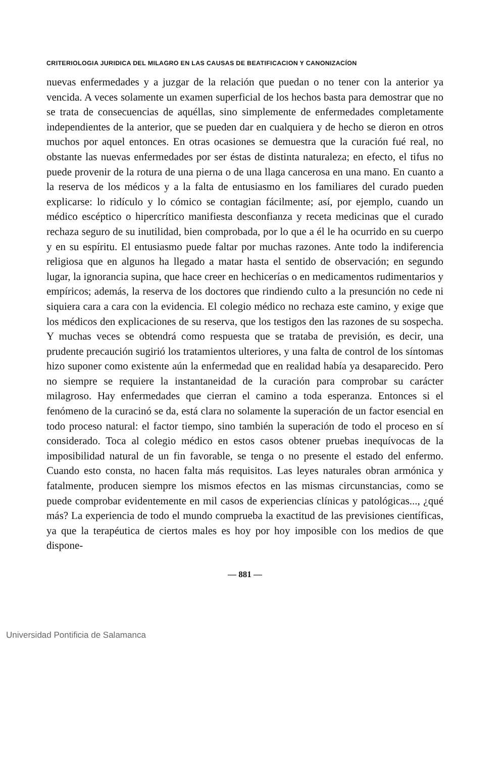CRITERIOLOGIA JURIDICA DEL MILAGRO EN LAS CAUSAS DE BEATIFICACION Y CANONIZACÍON
nuevas enfermedades y a juzgar de la relación que puedan o no tener con la anterior ya vencida. A veces solamente un examen superficial de los hechos basta para demostrar que no se trata de consecuencias de aquéllas, sino simplemente de enfermedades completamente independientes de la anterior, que se pueden dar en cualquiera y de hecho se dieron en otros muchos por aquel entonces. En otras ocasiones se demuestra que la curación fué real, no obstante las nuevas enfermedades por ser éstas de distinta naturaleza; en efecto, el tifus no puede provenir de la rotura de una pierna o de una llaga cancerosa en una mano. En cuanto a la reserva de los médicos y a la falta de entusiasmo en los familiares del curado pueden explicarse: lo ridículo y lo cómico se contagian fácilmente; así, por ejemplo, cuando un médico escéptico o hipercrítico manifiesta desconfianza y receta medicinas que el curado rechaza seguro de su inutilidad, bien comprobada, por lo que a él le ha ocurrido en su cuerpo y en su espíritu. El entusiasmo puede faltar por muchas razones. Ante todo la indiferencia religiosa que en algunos ha llegado a matar hasta el sentido de observación; en segundo lugar, la ignorancia supina, que hace creer en hechicerías o en medicamentos rudimentarios y empíricos; además, la reserva de los doctores que rindiendo culto a la presunción no cede ni siquiera cara a cara con la evidencia. El colegio médico no rechaza este camino, y exige que los médicos den explicaciones de su reserva, que los testigos den las razones de su sospecha. Y muchas veces se obtendrá como respuesta que se trataba de previsión, es decir, una prudente precaución sugirió los tratamientos ulteriores, y una falta de control de los síntomas hizo suponer como existente aún la enfermedad que en realidad había ya desaparecido. Pero no siempre se requiere la instantaneidad de la curación para comprobar su carácter milagroso. Hay enfermedades que cierran el camino a toda esperanza. Entonces si el fenómeno de la curacinó se da, está clara no solamente la superación de un factor esencial en todo proceso natural: el factor tiempo, sino también la superación de todo el proceso en sí considerado. Toca al colegio médico en estos casos obtener pruebas inequívocas de la imposibilidad natural de un fin favorable, se tenga o no presente el estado del enfermo. Cuando esto consta, no hacen falta más requisitos. Las leyes naturales obran armónica y fatalmente, producen siempre los mismos efectos en las mismas circunstancias, como se puede comprobar evidentemente en mil casos de experiencias clínicas y patológicas..., ¿qué más? La experiencia de todo el mundo comprueba la exactitud de las previsiones científicas, ya que la terapéutica de ciertos males es hoy por hoy imposible con los medios de que dispone-
— 881 —
Universidad Pontificia de Salamanca